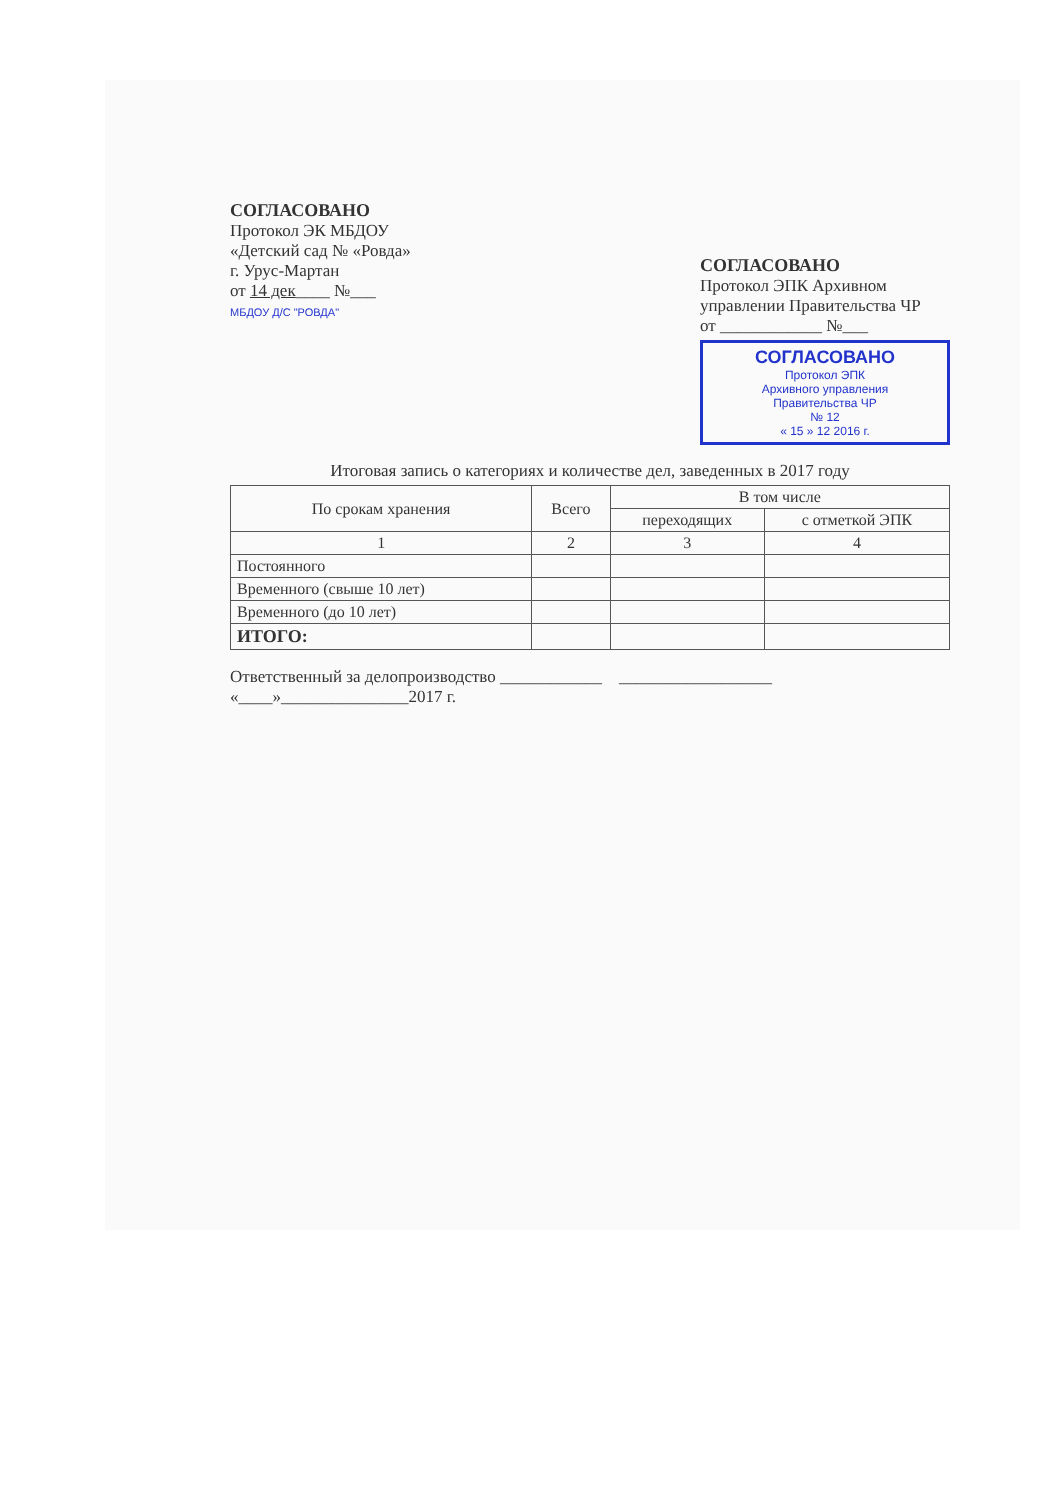СОГЛАСОВАНО
Протокол ЭК МБДОУ
«Детский сад № «Ровда»
г. Урус-Мартан
от 14 дек____ №___
МБДОУ Д/С "РОВДА"
СОГЛАСОВАНО
Протокол ЭПК Архивном управлении Правительства ЧР
от ____________ №___
СОГЛАСОВАНО
Протокол ЭПК
Архивного управления
Правительства ЧР
№ 12
« 15 » 12 2016 г.
Итоговая запись о категориях и количестве дел, заведенных в 2017 году
| По срокам хранения | Всего | В том числе | |
| --- | --- | --- | --- |
| | | переходящих | с отметкой ЭПК |
| 1 | 2 | 3 | 4 |
| Постоянного | | | |
| Временного (свыше 10 лет) | | | |
| Временного (до 10 лет) | | | |
| ИТОГО: | | | |
Ответственный за делопроизводство ____________ __________________
«____»_______________2017 г.